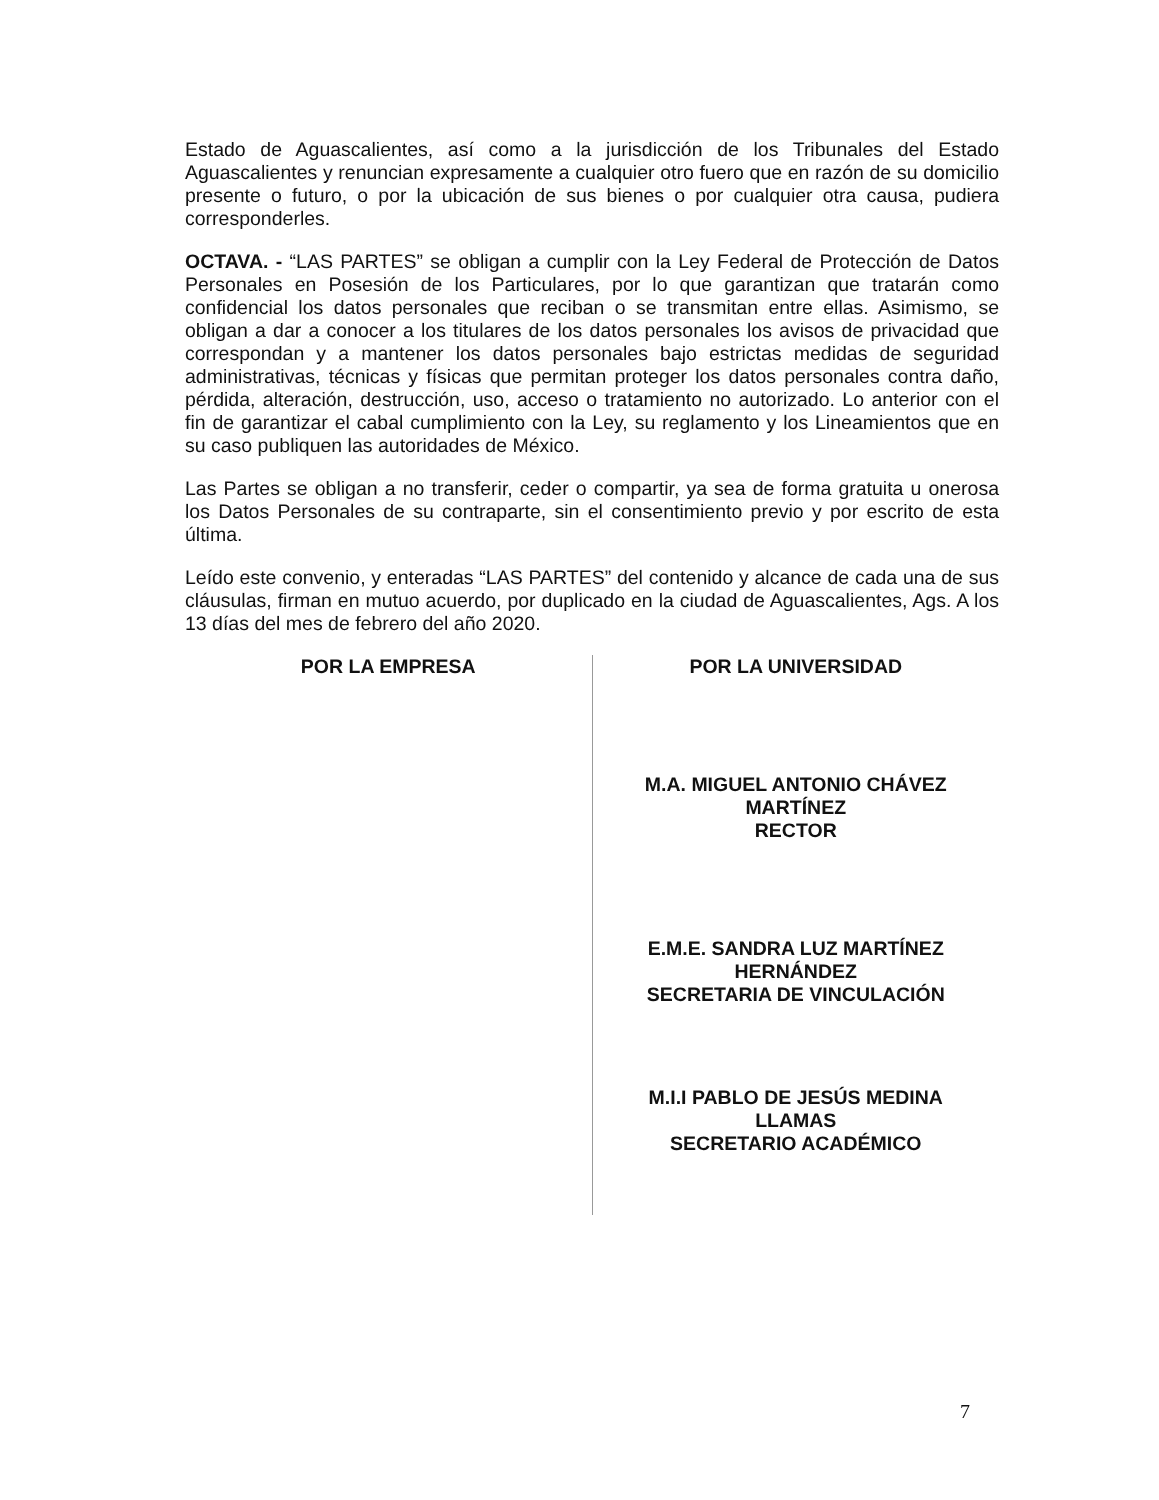Estado de Aguascalientes, así como a la jurisdicción de los Tribunales del Estado Aguascalientes y renuncian expresamente a cualquier otro fuero que en razón de su domicilio presente o futuro, o por la ubicación de sus bienes o por cualquier otra causa, pudiera corresponderles.
OCTAVA. - “LAS PARTES” se obligan a cumplir con la Ley Federal de Protección de Datos Personales en Posesión de los Particulares, por lo que garantizan que tratarán como confidencial los datos personales que reciban o se transmitan entre ellas. Asimismo, se obligan a dar a conocer a los titulares de los datos personales los avisos de privacidad que correspondan y a mantener los datos personales bajo estrictas medidas de seguridad administrativas, técnicas y físicas que permitan proteger los datos personales contra daño, pérdida, alteración, destrucción, uso, acceso o tratamiento no autorizado. Lo anterior con el fin de garantizar el cabal cumplimiento con la Ley, su reglamento y los Lineamientos que en su caso publiquen las autoridades de México.
Las Partes se obligan a no transferir, ceder o compartir, ya sea de forma gratuita u onerosa los Datos Personales de su contraparte, sin el consentimiento previo y por escrito de esta última.
Leído este convenio, y enteradas “LAS PARTES” del contenido y alcance de cada una de sus cláusulas, firman en mutuo acuerdo, por duplicado en la ciudad de Aguascalientes, Ags. A los 13 días del mes de febrero del año 2020.
POR LA EMPRESA POR LA UNIVERSIDAD
M.A. MIGUEL ANTONIO CHÁVEZ
MARTÍNEZ
RECTOR
E.M.E. SANDRA LUZ MARTÍNEZ
HERNÁNDEZ
SECRETARIA DE VINCULACIÓN
M.I.I PABLO DE JESÚS MEDINA
LLAMAS
SECRETARIO ACADÉMICO
7